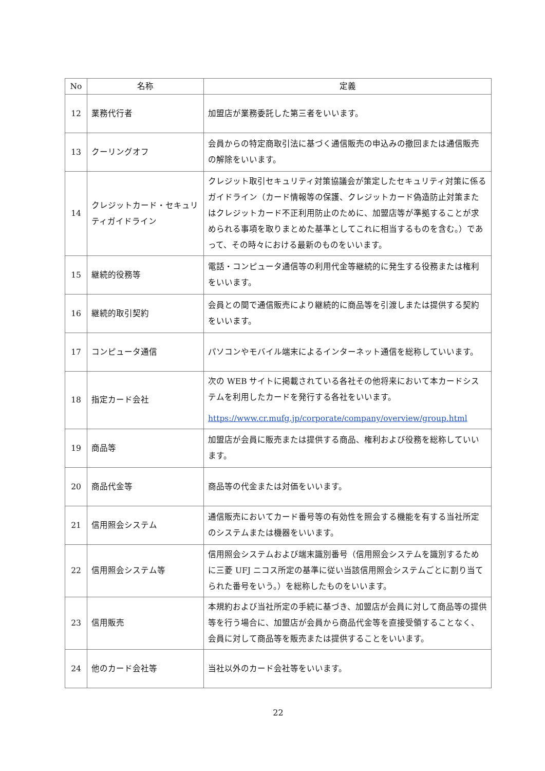| No | 名称 | 定義 |
| --- | --- | --- |
| 12 | 業務代行者 | 加盟店が業務委託した第三者をいいます。 |
| 13 | クーリングオフ | 会員からの特定商取引法に基づく通信販売の申込みの撤回または通信販売の解除をいいます。 |
| 14 | クレジットカード・セキュリティガイドライン | クレジット取引セキュリティ対策協議会が策定したセキュリティ対策に係るガイドライン（カード情報等の保護、クレジットカード偽造防止対策またはクレジットカード不正利用防止のために、加盟店等が準拠することが求められる事項を取りまとめた基準としてこれに相当するものを含む。）であって、その時々における最新のものをいいます。 |
| 15 | 継続的役務等 | 電話・コンピュータ通信等の利用代金等継続的に発生する役務または権利をいいます。 |
| 16 | 継続的取引契約 | 会員との間で通信販売により継続的に商品等を引渡しまたは提供する契約をいいます。 |
| 17 | コンピュータ通信 | パソコンやモバイル端末によるインターネット通信を総称していいます。 |
| 18 | 指定カード会社 | 次の WEB サイトに掲載されている各社その他将来において本カードシステムを利用したカードを発行する各社をいいます。 https://www.cr.mufg.jp/corporate/company/overview/group.html |
| 19 | 商品等 | 加盟店が会員に販売または提供する商品、権利および役務を総称していいます。 |
| 20 | 商品代金等 | 商品等の代金または対価をいいます。 |
| 21 | 信用照会システム | 通信販売においてカード番号等の有効性を照会する機能を有する当社所定のシステムまたは機器をいいます。 |
| 22 | 信用照会システム等 | 信用照会システムおよび端末識別番号（信用照会システムを識別するために三菱 UFJ ニコス所定の基準に従い当該信用照会システムごとに割り当てられた番号をいう。）を総称したものをいいます。 |
| 23 | 信用販売 | 本規約および当社所定の手続に基づき、加盟店が会員に対して商品等の提供等を行う場合に、加盟店が会員から商品代金等を直接受領することなく、会員に対して商品等を販売または提供することをいいます。 |
| 24 | 他のカード会社等 | 当社以外のカード会社等をいいます。 |
22